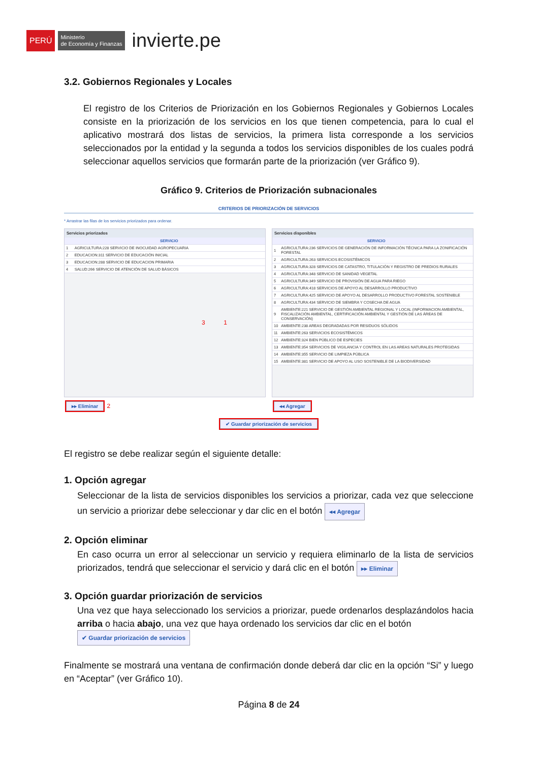PERÚ Ministerio
de Economía y Finanzas invierte.pe
3.2. Gobiernos Regionales y Locales
El registro de los Criterios de Priorización en los Gobiernos Regionales y Gobiernos Locales consiste en la priorización de los servicios en los que tienen competencia, para lo cual el aplicativo mostrará dos listas de servicios, la primera lista corresponde a los servicios seleccionados por la entidad y la segunda a todos los servicios disponibles de los cuales podrá seleccionar aquellos servicios que formarán parte de la priorización (ver Gráfico 9).
Gráfico 9. Criterios de Priorización subnacionales
CRITERIOS DE PRIORIZACIÓN DE SERVICIOS
* Arrastrar las filas de los servicios priorizados para ordenar.
Servicios priorizados
| | SERVICIO |
| --- | --- |
| 1 | AGRICULTURA:228 SERVICIO DE INOCUIDAD AGROPECUARIA |
| 2 | EDUCACION:311 SERVICIO DE EDUCACIÓN INICIAL |
| 3 | EDUCACION:288 SERVICIO DE EDUCACION PRIMARIA |
| 4 | SALUD:266 SERVICIO DE ATENCIÓN DE SALUD BÁSICOS |
3 1
▸▸ Eliminar 2
Servicios disponibles
| | SERVICIO |
| --- | --- |
| 1 | AGRICULTURA:236 SERVICIOS DE GENERACIÓN DE INFORMACIÓN TÉCNICA PARA LA ZONIFICACIÓN FORESTAL |
| 2 | AGRICULTURA:263 SERVICIOS ECOSISTÉMICOS |
| 3 | AGRICULTURA:328 SERVICIOS DE CATASTRO, TITULACIÓN Y REGISTRO DE PREDIOS RURALES |
| 4 | AGRICULTURA:348 SERVICIO DE SANIDAD VEGETAL |
| 5 | AGRICULTURA:349 SERVICIO DE PROVISIÓN DE AGUA PARA RIEGO |
| 6 | AGRICULTURA:418 SERVICIOS DE APOYO AL DESARROLLO PRODUCTIVO |
| 7 | AGRICULTURA:425 SERVICIO DE APOYO AL DESARROLLO PRODUCTIVO FORESTAL SOSTENIBLE |
| 8 | AGRICULTURA:434 SERVICIO DE SIEMBRA Y COSECHA DE AGUA |
| 9 | AMBIENTE:221 SERVICIO DE GESTIÓN AMBIENTAL REGIONAL Y LOCAL (INFORMACION AMBIENTAL, FISCALIZACIÓN AMBIENTAL, CERTIFICACIÓN AMBIENTAL Y GESTIÓN DE LAS ÁREAS DE CONSERVACIÓN) |
| 10 | AMBIENTE:238 AREAS DEGRADADAS POR RESIDUOS SÓLIDOS |
| 11 | AMBIENTE:263 SERVICIOS ECOSISTÉMICOS |
| 12 | AMBIENTE:324 BIEN PÚBLICO DE ESPECIES |
| 13 | AMBIENTE:354 SERVICIOS DE VIGILANCIA Y CONTROL EN LAS AREAS NATURALES PROTEGIDAS |
| 14 | AMBIENTE:355 SERVICIO DE LIMPIEZA PÚBLICA |
| 15 | AMBIENTE:381 SERVICIO DE APOYO AL USO SOSTENIBLE DE LA BIODIVERSIDAD |
◂◂ Agregar
✔ Guardar priorización de servicios
El registro se debe realizar según el siguiente detalle:
1. Opción agregar
Seleccionar de la lista de servicios disponibles los servicios a priorizar, cada vez que seleccione un servicio a priorizar debe seleccionar y dar clic en el botón ◂◂ Agregar
2. Opción eliminar
En caso ocurra un error al seleccionar un servicio y requiera eliminarlo de la lista de servicios priorizados, tendrá que seleccionar el servicio y dará clic en el botón ▸▸ Eliminar
3. Opción guardar priorización de servicios
Una vez que haya seleccionado los servicios a priorizar, puede ordenarlos desplazándolos hacia arriba o hacia abajo, una vez que haya ordenado los servicios dar clic en el botón
✔ Guardar priorización de servicios
Finalmente se mostrará una ventana de confirmación donde deberá dar clic en la opción “Si” y luego en “Aceptar” (ver Gráfico 10).
Página 8 de 24